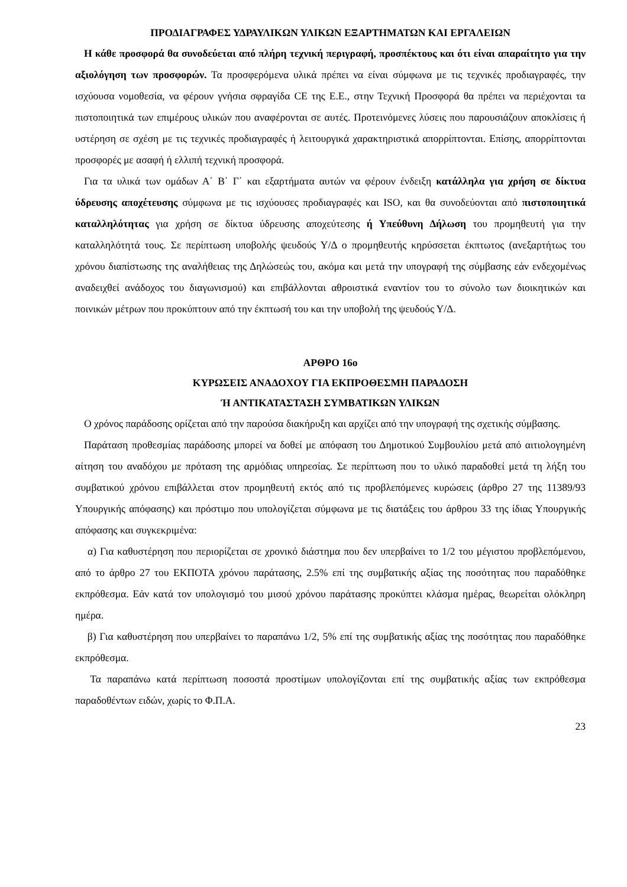ΠΡΟΔΙΑΓΡΑΦΕΣ ΥΔΡΑΥΛΙΚΩΝ ΥΛΙΚΩΝ ΕΞΑΡΤΗΜΑΤΩΝ ΚΑΙ ΕΡΓΑΛΕΙΩΝ
Η κάθε προσφορά θα συνοδεύεται από πλήρη τεχνική περιγραφή, προσπέκτους και ότι είναι απαραίτητο για την αξιολόγηση των προσφορών. Τα προσφερόμενα υλικά πρέπει να είναι σύμφωνα με τις τεχνικές προδιαγραφές, την ισχύουσα νομοθεσία, να φέρουν γνήσια σφραγίδα CE της Ε.Ε., στην Τεχνική Προσφορά θα πρέπει να περιέχονται τα πιστοποιητικά των επιμέρους υλικών που αναφέρονται σε αυτές. Προτεινόμενες λύσεις που παρουσιάζουν αποκλίσεις ή υστέρηση σε σχέση με τις τεχνικές προδιαγραφές ή λειτουργικά χαρακτηριστικά απορρίπτονται. Επίσης, απορρίπτονται προσφορές με ασαφή ή ελλιπή τεχνική προσφορά.
Για τα υλικά των ομάδων Α΄ Β΄ Γ΄ και εξαρτήματα αυτών να φέρουν ένδειξη κατάλληλα για χρήση σε δίκτυα ύδρευσης αποχέτευσης σύμφωνα με τις ισχύουσες προδιαγραφές και ISO, και θα συνοδεύονται από πιστοποιητικά καταλληλότητας για χρήση σε δίκτυα ύδρευσης αποχεύτεσης ή Υπεύθυνη Δήλωση του προμηθευτή για την καταλληλότητά τους. Σε περίπτωση υποβολής ψευδούς Υ/Δ ο προμηθευτής κηρύσσεται έκπτωτος (ανεξαρτήτως του χρόνου διαπίστωσης της αναλήθειας της Δηλώσεώς του, ακόμα και μετά την υπογραφή της σύμβασης εάν ενδεχομένως αναδειχθεί ανάδοχος του διαγωνισμού) και επιβάλλονται αθροιστικά εναντίον του το σύνολο των διοικητικών και ποινικών μέτρων που προκύπτουν από την έκπτωσή του και την υποβολή της ψευδούς Υ/Δ.
ΑΡΘΡΟ 16ο
ΚΥΡΩΣΕΙΣ ΑΝΑΔΟΧΟΥ ΓΙΑ ΕΚΠΡΟΘΕΣΜΗ ΠΑΡΑΔΟΣΗ
Ή ΑΝΤΙΚΑΤΑΣΤΑΣΗ ΣΥΜΒΑΤΙΚΩΝ ΥΛΙΚΩΝ
Ο χρόνος παράδοσης ορίζεται από την παρούσα διακήρυξη και αρχίζει από την υπογραφή της σχετικής σύμβασης.
Παράταση προθεσμίας παράδοσης μπορεί να δοθεί με απόφαση του Δημοτικού Συμβουλίου μετά από αιτιολογημένη αίτηση του αναδόχου με πρόταση της αρμόδιας υπηρεσίας. Σε περίπτωση που το υλικό παραδοθεί μετά τη λήξη του συμβατικού χρόνου επιβάλλεται στον προμηθευτή εκτός από τις προβλεπόμενες κυρώσεις (άρθρο 27 της 11389/93 Υπουργικής απόφασης) και πρόστιμο που υπολογίζεται σύμφωνα με τις διατάξεις του άρθρου 33 της ίδιας Υπουργικής απόφασης και συγκεκριμένα:
α) Για καθυστέρηση που περιορίζεται σε χρονικό διάστημα που δεν υπερβαίνει το 1/2 του μέγιστου προβλεπόμενου, από το άρθρο 27 του ΕΚΠΟΤΑ χρόνου παράτασης, 2.5% επί της συμβατικής αξίας της ποσότητας που παραδόθηκε εκπρόθεσμα. Εάν κατά τον υπολογισμό του μισού χρόνου παράτασης προκύπτει κλάσμα ημέρας, θεωρείται ολόκληρη ημέρα.
β) Για καθυστέρηση που υπερβαίνει το παραπάνω 1/2, 5% επί της συμβατικής αξίας της ποσότητας που παραδόθηκε εκπρόθεσμα.
Τα παραπάνω κατά περίπτωση ποσοστά προστίμων υπολογίζονται επί της συμβατικής αξίας των εκπρόθεσμα παραδοθέντων ειδών, χωρίς το Φ.Π.Α.
23